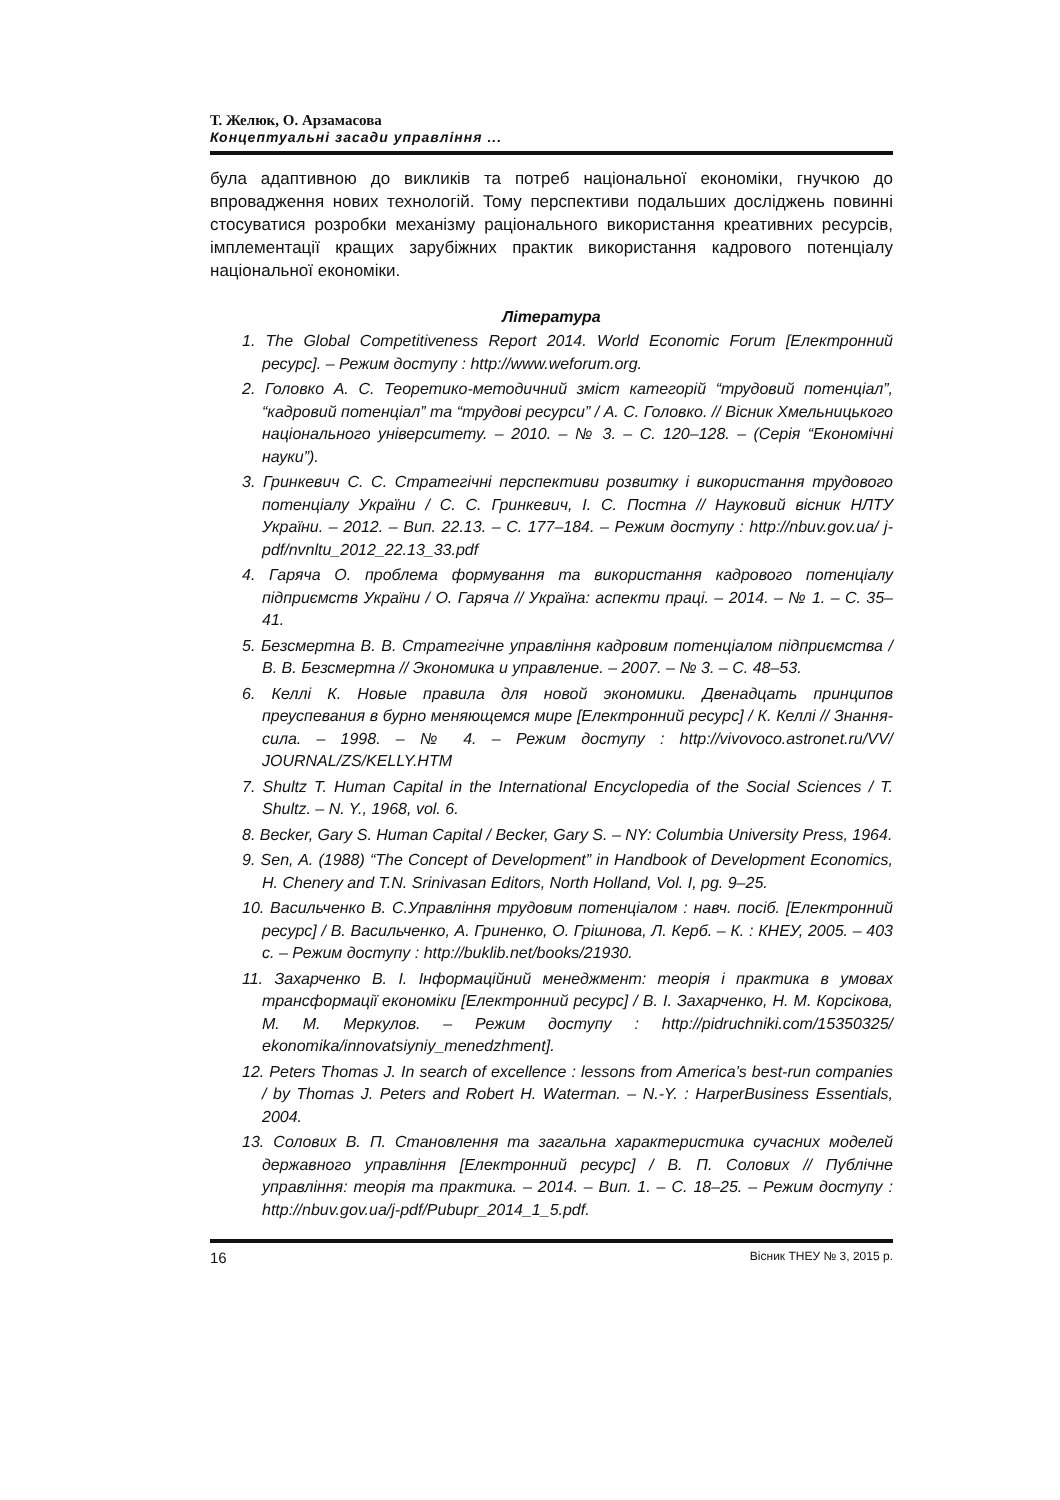Т. Желюк, О. Арзамасова
Концептуальні засади управління ...
була адаптивною до викликів та потреб національної економіки, гнучкою до впровадження нових технологій. Тому перспективи подальших досліджень повинні стосуватися розробки механізму раціонального використання креативних ресурсів, імплементації кращих зарубіжних практик використання кадрового потенціалу національної економіки.
Література
1. The Global Competitiveness Report 2014. World Economic Forum [Електронний ресурс]. – Режим доступу : http://www.weforum.org.
2. Головко А. С. Теоретико-методичний зміст категорій “трудовий потенціал”, “кадровий потенціал” та “трудові ресурси” / А. С. Головко. // Вісник Хмельницького національного університету. – 2010. – № 3. – С. 120–128. – (Серія “Економічні науки”).
3. Гринкевич С. С. Стратегічні перспективи розвитку і використання трудового потенціалу України / С. С. Гринкевич, І. С. Постна // Науковий вісник НЛТУ України. – 2012. – Вип. 22.13. – С. 177–184. – Режим доступу : http://nbuv.gov.ua/ j-pdf/nvnltu_2012_22.13_33.pdf
4. Гаряча О. проблема формування та використання кадрового потенціалу підприємств України / О. Гаряча // Україна: аспекти праці. – 2014. – № 1. – С. 35–41.
5. Безсмертна В. В. Стратегічне управління кадровим потенціалом підприємства / В. В. Безсмертна // Экономика и управление. – 2007. – № 3. – С. 48–53.
6. Келлі К. Новые правила для новой экономики. Двенадцать принципов преуспевания в бурно меняющемся мире [Електронний ресурс] / К. Келлі // Знання-сила. – 1998. – № 4. – Режим доступу : http://vivovoco.astronet.ru/VV/ JOURNAL/ZS/KELLY.HTM
7. Shultz T. Human Capital in the International Encyclopedia of the Social Sciences / T. Shultz. – N. Y., 1968, vol. 6.
8. Becker, Gary S. Human Capital / Becker, Gary S. – NY: Columbia University Press, 1964.
9. Sen, A. (1988) “The Concept of Development” in Handbook of Development Economics, H. Chenery and T.N. Srinivasan Editors, North Holland, Vol. I, pg. 9–25.
10. Васильченко В. С.Управління трудовим потенціалом : навч. посіб. [Електронний ресурс] / В. Васильченко, А. Гриненко, О. Грішнова, Л. Керб. – К. : КНЕУ, 2005. – 403 с. – Режим доступу : http://buklib.net/books/21930.
11. Захарченко В. І. Інформаційний менеджмент: теорія і практика в умовах трансформації економіки [Електронний ресурс] / В. І. Захарченко, Н. М. Корсікова, М. М. Меркулов. – Режим доступу : http://pidruchniki.com/15350325/ ekonomika/innovatsiyniy_menedzhment].
12. Peters Thomas J. In search of excellence : lessons from America’s best-run companies / by Thomas J. Peters and Robert H. Waterman. – N.-Y. : HarperBusiness Essentials, 2004.
13. Солових В. П. Становлення та загальна характеристика сучасних моделей державного управління [Електронний ресурс] / В. П. Солових // Публічне управління: теорія та практика. – 2014. – Вип. 1. – С. 18–25. – Режим доступу : http://nbuv.gov.ua/j-pdf/Pubupr_2014_1_5.pdf.
16 Вісник ТНЕУ № 3, 2015 р.